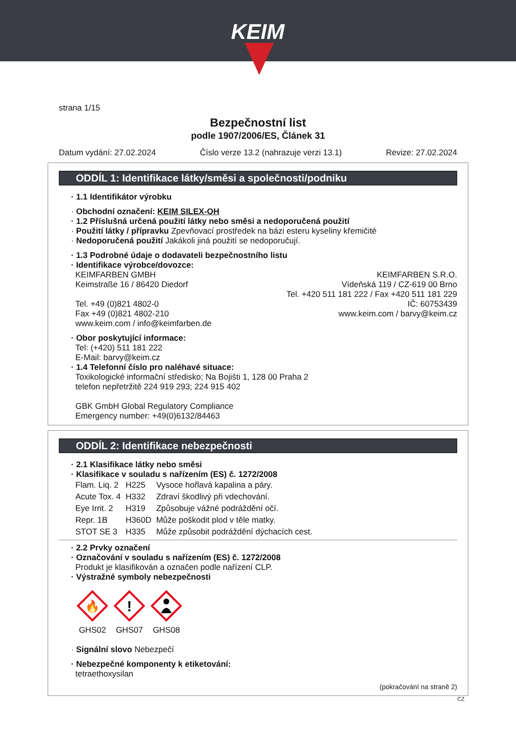KEIM
strana 1/15
Bezpečnostní list
podle 1907/2006/ES, Článek 31
Datum vydání: 27.02.2024 Číslo verze 13.2 (nahrazuje verzi 13.1) Revize: 27.02.2024
ODDÍL 1: Identifikace látky/směsi a společnosti/podniku
· 1.1 Identifikátor výrobku
· Obchodní označení: KEIM SILEX-OH
· 1.2 Příslušná určená použití látky nebo směsi a nedoporučená použití
· Použití látky / přípravku Zpevňovací prostředek na bázi esteru kyseliny křemičité
· Nedoporučená použití Jakákoli jiná použití se nedoporučují.
· 1.3 Podrobné údaje o dodavateli bezpečnostního listu
· Identifikace výrobce/dovozce:
KEIMFARBEN GMBH
Keimstraße 16 / 86420 Diedorf
Tel. +49 (0)821 4802-0
Fax +49 (0)821 4802-210
www.keim.com / info@keimfarben.de
KEIMFARBEN S.R.O.
Vídeňská 119 / CZ-619 00 Brno
Tel. +420 511 181 222 / Fax +420 511 181 229
IČ: 60753439
www.keim.com / barvy@keim.cz
· Obor poskytující informace:
Tel: (+420) 511 181 222
E-Mail: barvy@keim.cz
· 1.4 Telefonní číslo pro naléhavé situace:
Toxikologické informační středisko; Na Bojišti 1, 128 00 Praha 2
telefon nepřetržitě 224 919 293; 224 915 402
GBK GmbH Global Regulatory Compliance
Emergency number: +49(0)6132/84463
ODDÍL 2: Identifikace nebezpečnosti
· 2.1 Klasifikace látky nebo směsi
· Klasifikace v souladu s nařízením (ES) č. 1272/2008
| Flam. Liq. 2 | H225 | Vysoce hořlavá kapalina a páry. |
| Acute Tox. 4 | H332 | Zdraví škodlivý při vdechování. |
| Eye Irrit. 2 | H319 | Způsobuje vážné podráždění očí. |
| Repr. 1B | H360D | Může poškodit plod v těle matky. |
| STOT SE 3 | H335 | Může způsobit podráždění dýchacích cest. |
· 2.2 Prvky označení
· Označování v souladu s nařízením (ES) č. 1272/2008
Produkt je klasifikován a označen podle nařízení CLP.
· Výstražné symboly nebezpečnosti
🔥
GHS02
!
GHS07
GHS08
· Signální slovo Nebezpečí
· Nebezpečné komponenty k etiketování:
tetraethoxysilan
(pokračování na straně 2)
CZ